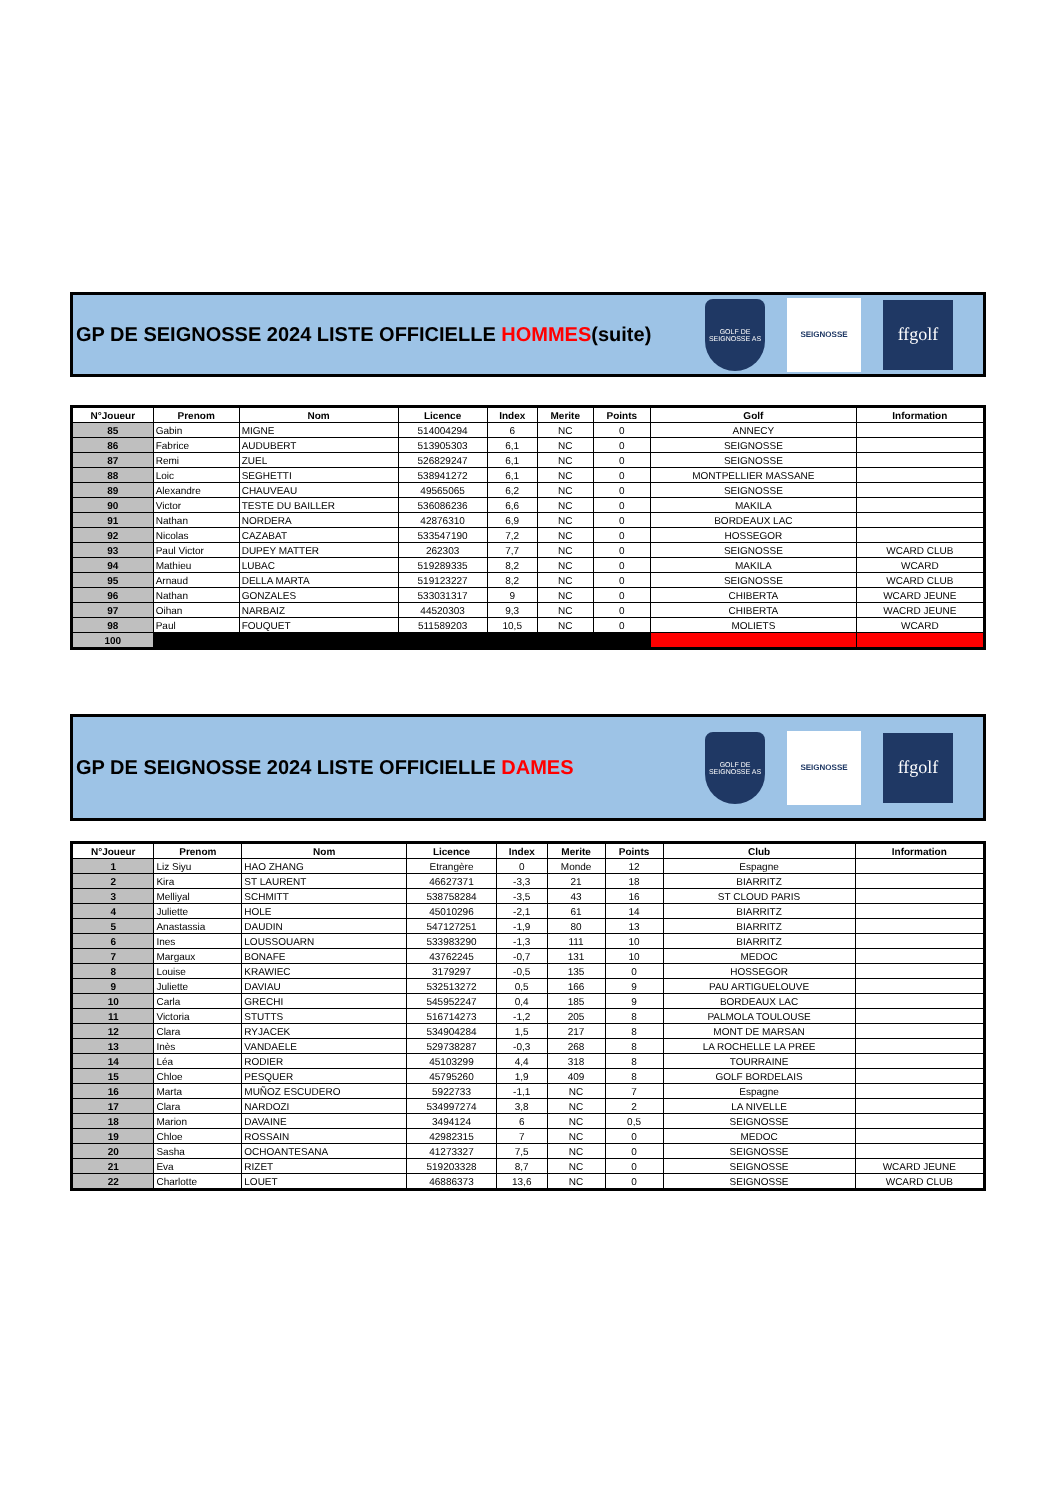GP DE SEIGNOSSE 2024 LISTE OFFICIELLE HOMMES(suite)
GOLF DE SEIGNOSSE AS
SEIGNOSSE
ffgolf
| N°Joueur | Prenom | Nom | Licence | Index | Merite | Points | Golf | Information |
| --- | --- | --- | --- | --- | --- | --- | --- | --- |
| 85 | Gabin | MIGNE | 514004294 | 6 | NC | 0 | ANNECY | |
| 86 | Fabrice | AUDUBERT | 513905303 | 6,1 | NC | 0 | SEIGNOSSE | |
| 87 | Remi | ZUEL | 526829247 | 6,1 | NC | 0 | SEIGNOSSE | |
| 88 | Loic | SEGHETTI | 538941272 | 6,1 | NC | 0 | MONTPELLIER MASSANE | |
| 89 | Alexandre | CHAUVEAU | 49565065 | 6,2 | NC | 0 | SEIGNOSSE | |
| 90 | Victor | TESTE DU BAILLER | 536086236 | 6,6 | NC | 0 | MAKILA | |
| 91 | Nathan | NORDERA | 42876310 | 6,9 | NC | 0 | BORDEAUX LAC | |
| 92 | Nicolas | CAZABAT | 533547190 | 7,2 | NC | 0 | HOSSEGOR | |
| 93 | Paul Victor | DUPEY MATTER | 262303 | 7,7 | NC | 0 | SEIGNOSSE | WCARD CLUB |
| 94 | Mathieu | LUBAC | 519289335 | 8,2 | NC | 0 | MAKILA | WCARD |
| 95 | Arnaud | DELLA MARTA | 519123227 | 8,2 | NC | 0 | SEIGNOSSE | WCARD CLUB |
| 96 | Nathan | GONZALES | 533031317 | 9 | NC | 0 | CHIBERTA | WCARD JEUNE |
| 97 | Oihan | NARBAIZ | 44520303 | 9,3 | NC | 0 | CHIBERTA | WACRD JEUNE |
| 98 | Paul | FOUQUET | 511589203 | 10,5 | NC | 0 | MOLIETS | WCARD |
| 100 | | | | | | | | |
GP DE SEIGNOSSE 2024 LISTE OFFICIELLE DAMES
GOLF DE SEIGNOSSE AS
SEIGNOSSE
ffgolf
| N°Joueur | Prenom | Nom | Licence | Index | Merite | Points | Club | Information |
| --- | --- | --- | --- | --- | --- | --- | --- | --- |
| 1 | Liz Siyu | HAO ZHANG | Etrangère | 0 | Monde | 12 | Espagne | |
| 2 | Kira | ST LAURENT | 46627371 | -3,3 | 21 | 18 | BIARRITZ | |
| 3 | Melliyal | SCHMITT | 538758284 | -3,5 | 43 | 16 | ST CLOUD PARIS | |
| 4 | Juliette | HOLE | 45010296 | -2,1 | 61 | 14 | BIARRITZ | |
| 5 | Anastassia | DAUDIN | 547127251 | -1,9 | 80 | 13 | BIARRITZ | |
| 6 | Ines | LOUSSOUARN | 533983290 | -1,3 | 111 | 10 | BIARRITZ | |
| 7 | Margaux | BONAFE | 43762245 | -0,7 | 131 | 10 | MEDOC | |
| 8 | Louise | KRAWIEC | 3179297 | -0,5 | 135 | 0 | HOSSEGOR | |
| 9 | Juliette | DAVIAU | 532513272 | 0,5 | 166 | 9 | PAU ARTIGUELOUVE | |
| 10 | Carla | GRECHI | 545952247 | 0,4 | 185 | 9 | BORDEAUX LAC | |
| 11 | Victoria | STUTTS | 516714273 | -1,2 | 205 | 8 | PALMOLA TOULOUSE | |
| 12 | Clara | RYJACEK | 534904284 | 1,5 | 217 | 8 | MONT DE MARSAN | |
| 13 | Inès | VANDAELE | 529738287 | -0,3 | 268 | 8 | LA ROCHELLE LA PREE | |
| 14 | Léa | RODIER | 45103299 | 4,4 | 318 | 8 | TOURRAINE | |
| 15 | Chloe | PESQUER | 45795260 | 1,9 | 409 | 8 | GOLF BORDELAIS | |
| 16 | Marta | MUÑOZ ESCUDERO | 5922733 | -1,1 | NC | 7 | Espagne | |
| 17 | Clara | NARDOZI | 534997274 | 3,8 | NC | 2 | LA NIVELLE | |
| 18 | Marion | DAVAINE | 3494124 | 6 | NC | 0,5 | SEIGNOSSE | |
| 19 | Chloe | ROSSAIN | 42982315 | 7 | NC | 0 | MEDOC | |
| 20 | Sasha | OCHOANTESANA | 41273327 | 7,5 | NC | 0 | SEIGNOSSE | |
| 21 | Eva | RIZET | 519203328 | 8,7 | NC | 0 | SEIGNOSSE | WCARD JEUNE |
| 22 | Charlotte | LOUET | 46886373 | 13,6 | NC | 0 | SEIGNOSSE | WCARD CLUB |